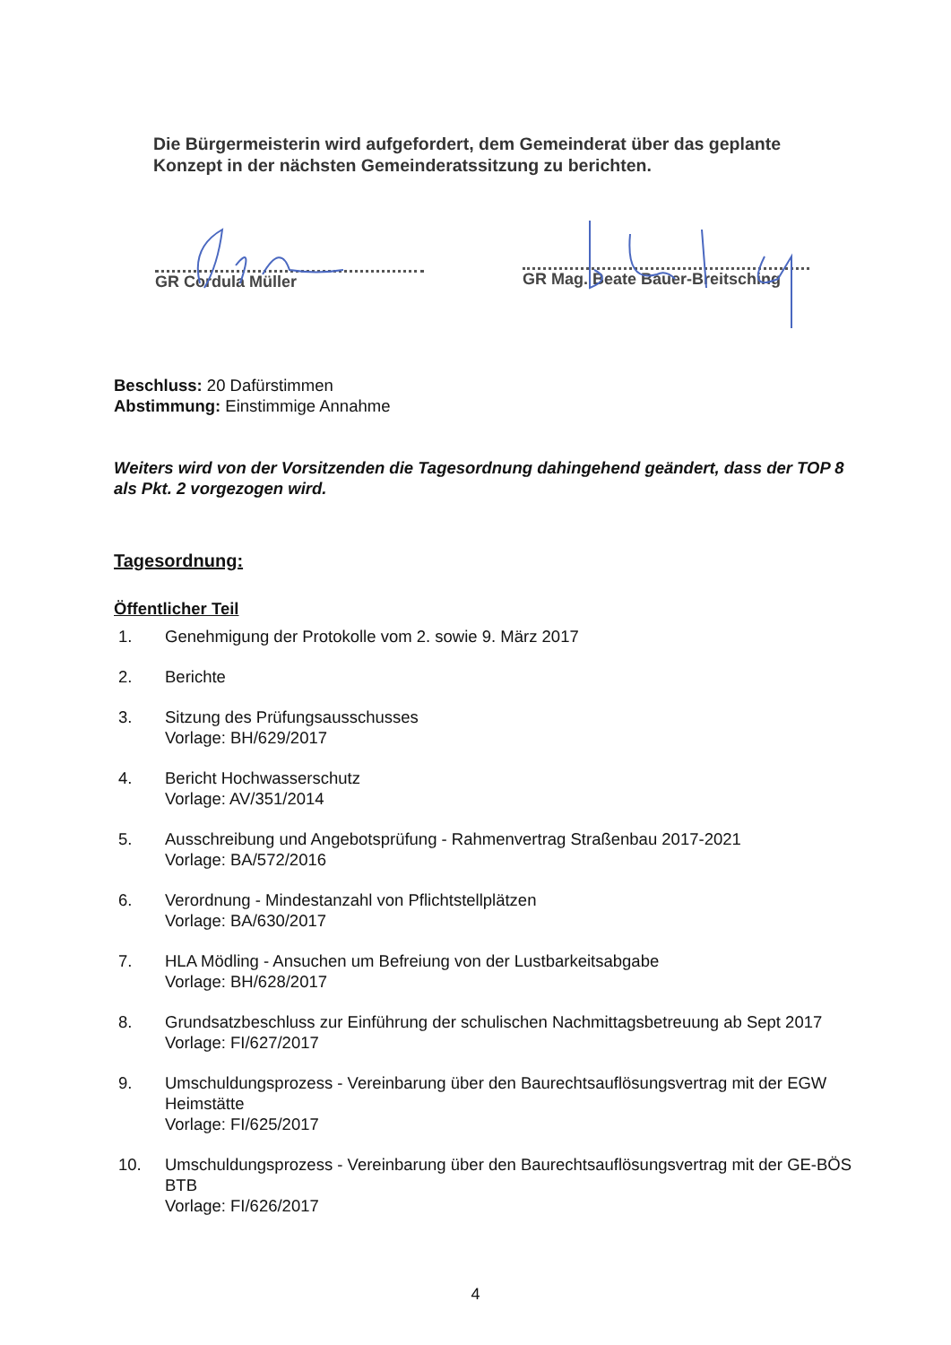Die Bürgermeisterin wird aufgefordert, dem Gemeinderat über das geplante Konzept in der nächsten Gemeinderatssitzung zu berichten.
GR Cordula Müller
GR Mag. Beate Bauer-Breitsching
Beschluss: 20 Dafürstimmen
Abstimmung: Einstimmige Annahme
Weiters wird von der Vorsitzenden die Tagesordnung dahingehend geändert, dass der TOP 8 als Pkt. 2 vorgezogen wird.
Tagesordnung:
Öffentlicher Teil
1. Genehmigung der Protokolle vom 2. sowie 9. März 2017
2. Berichte
3. Sitzung des Prüfungsausschusses
Vorlage: BH/629/2017
4. Bericht Hochwasserschutz
Vorlage: AV/351/2014
5. Ausschreibung und Angebotsprüfung - Rahmenvertrag Straßenbau 2017-2021
Vorlage: BA/572/2016
6. Verordnung - Mindestanzahl von Pflichtstellplätzen
Vorlage: BA/630/2017
7. HLA Mödling - Ansuchen um Befreiung von der Lustbarkeitsabgabe
Vorlage: BH/628/2017
8. Grundsatzbeschluss zur Einführung der schulischen Nachmittagsbetreuung ab Sept 2017
Vorlage: FI/627/2017
9. Umschuldungsprozess - Vereinbarung über den Baurechtsauflösungsvertrag mit der EGW Heimstätte
Vorlage: FI/625/2017
10. Umschuldungsprozess - Vereinbarung über den Baurechtsauflösungsvertrag mit der GE-BÖS BTB
Vorlage: FI/626/2017
4